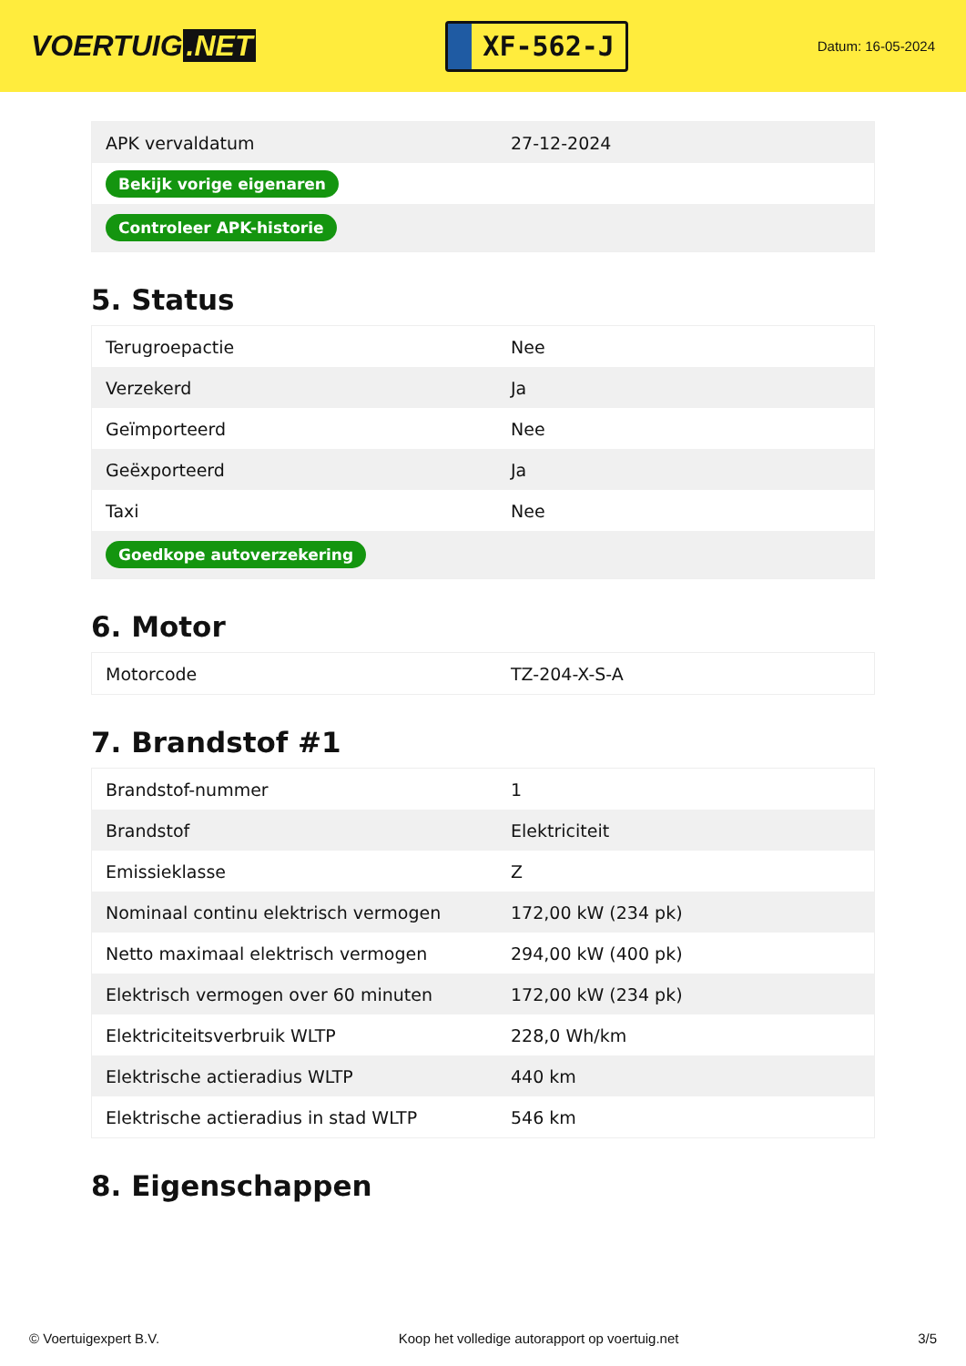VOERTUIG.NET
XF-562-J
Datum: 16-05-2024
| APK vervaldatum | 27-12-2024 |
| Bekijk vorige eigenaren | |
| Controleer APK-historie | |
5. Status
| Terugroepactie | Nee |
| Verzekerd | Ja |
| Geïmporteerd | Nee |
| Geëxporteerd | Ja |
| Taxi | Nee |
| Goedkope autoverzekering | |
6. Motor
| Motorcode | TZ-204-X-S-A |
7. Brandstof #1
| Brandstof-nummer | 1 |
| Brandstof | Elektriciteit |
| Emissieklasse | Z |
| Nominaal continu elektrisch vermogen | 172,00 kW (234 pk) |
| Netto maximaal elektrisch vermogen | 294,00 kW (400 pk) |
| Elektrisch vermogen over 60 minuten | 172,00 kW (234 pk) |
| Elektriciteitsverbruik WLTP | 228,0 Wh/km |
| Elektrische actieradius WLTP | 440 km |
| Elektrische actieradius in stad WLTP | 546 km |
8. Eigenschappen
© Voertuigexpert B.V. Koop het volledige autorapport op voertuig.net 3/5